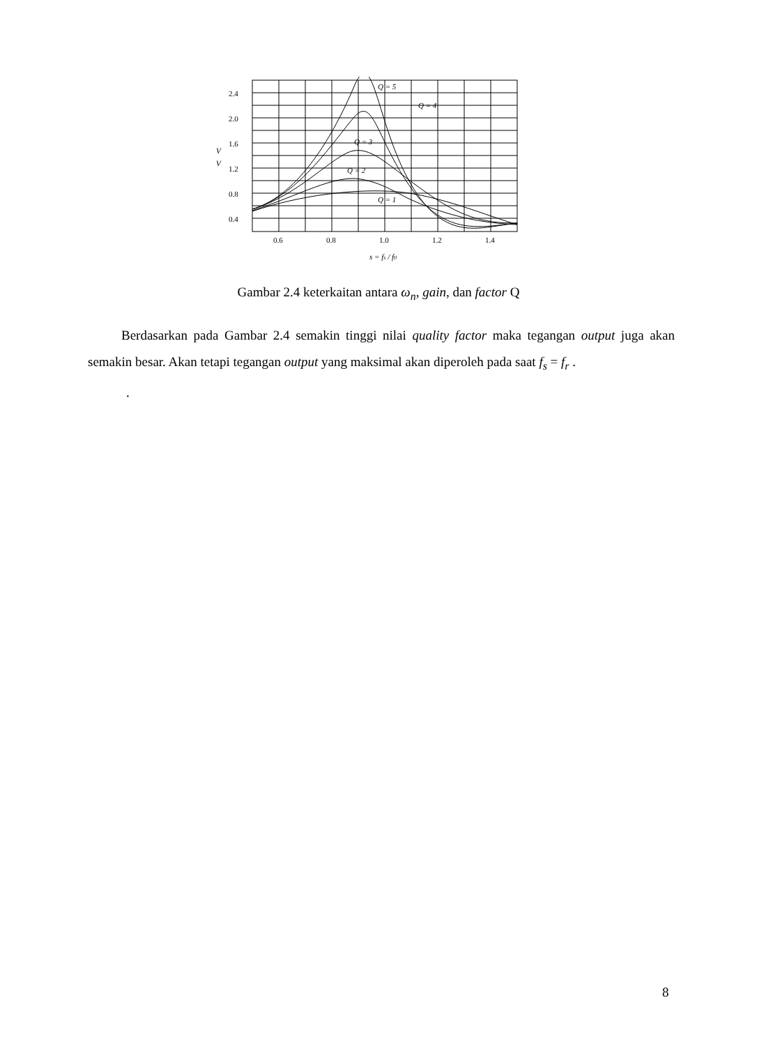2.4
2.0
1.6
1.2
0.8
0.4
V
V
0.6
0.8
1.0
1.2
1.4
Q = 5
Q = 4
Q = 3
Q = 2
Q = 1
s = fs / f0
Gambar 2.4 keterkaitan antara ω<sub>n</sub>, gain, dan factor Q
Berdasarkan pada Gambar 2.4 semakin tinggi nilai quality factor maka tegangan output juga akan semakin besar. Akan tetapi tegangan output yang maksimal akan diperoleh pada saat f<sub>s</sub> = f<sub>r</sub> .
.
8